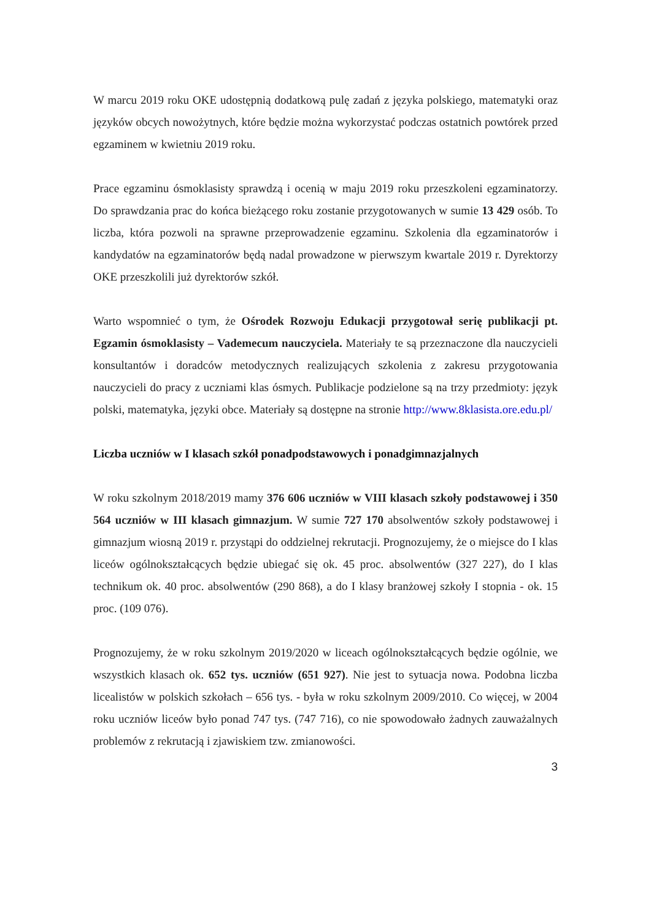W marcu 2019 roku OKE udostępnią dodatkową pulę zadań z języka polskiego, matematyki oraz języków obcych nowożytnych, które będzie można wykorzystać podczas ostatnich powtórek przed egzaminem w kwietniu 2019 roku.
Prace egzaminu ósmoklasisty sprawdzą i ocenią w maju 2019 roku przeszkoleni egzaminatorzy. Do sprawdzania prac do końca bieżącego roku zostanie przygotowanych w sumie 13 429 osób. To liczba, która pozwoli na sprawne przeprowadzenie egzaminu. Szkolenia dla egzaminatorów i kandydatów na egzaminatorów będą nadal prowadzone w pierwszym kwartale 2019 r. Dyrektorzy OKE przeszkolili już dyrektorów szkół.
Warto wspomnieć o tym, że Ośrodek Rozwoju Edukacji przygotował serię publikacji pt. Egzamin ósmoklasisty – Vademecum nauczyciela. Materiały te są przeznaczone dla nauczycieli konsultantów i doradców metodycznych realizujących szkolenia z zakresu przygotowania nauczycieli do pracy z uczniami klas ósmych. Publikacje podzielone są na trzy przedmioty: język polski, matematyka, języki obce. Materiały są dostępne na stronie http://www.8klasista.ore.edu.pl/
Liczba uczniów w I klasach szkół ponadpodstawowych i ponadgimnazjalnych
W roku szkolnym 2018/2019 mamy 376 606 uczniów w VIII klasach szkoły podstawowej i 350 564 uczniów w III klasach gimnazjum. W sumie 727 170 absolwentów szkoły podstawowej i gimnazjum wiosną 2019 r. przystąpi do oddzielnej rekrutacji. Prognozujemy, że o miejsce do I klas liceów ogólnokształcących będzie ubiegać się ok. 45 proc. absolwentów (327 227), do I klas technikum ok. 40 proc. absolwentów (290 868), a do I klasy branżowej szkoły I stopnia - ok. 15 proc. (109 076).
Prognozujemy, że w roku szkolnym 2019/2020 w liceach ogólnokształcących będzie ogólnie, we wszystkich klasach ok. 652 tys. uczniów (651 927). Nie jest to sytuacja nowa. Podobna liczba licealistów w polskich szkołach – 656 tys. - była w roku szkolnym 2009/2010. Co więcej, w 2004 roku uczniów liceów było ponad 747 tys. (747 716), co nie spowodowało żadnych zauważalnych problemów z rekrutacją i zjawiskiem tzw. zmianowości.
3